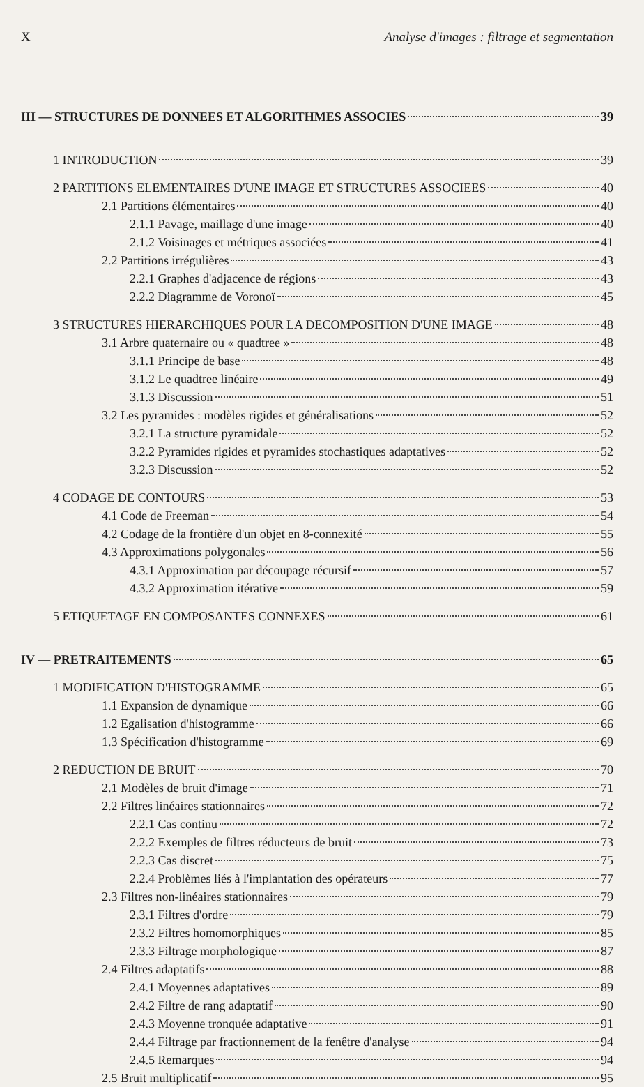X Analyse d'images : filtrage et segmentation
III — STRUCTURES DE DONNEES ET ALGORITHMES ASSOCIES 39
1 INTRODUCTION 39
2 PARTITIONS ELEMENTAIRES D'UNE IMAGE ET STRUCTURES ASSOCIEES 40
2.1 Partitions élémentaires 40
2.1.1 Pavage, maillage d'une image 40
2.1.2 Voisinages et métriques associées 41
2.2 Partitions irrégulières 43
2.2.1 Graphes d'adjacence de régions 43
2.2.2 Diagramme de Voronoï 45
3 STRUCTURES HIERARCHIQUES POUR LA DECOMPOSITION D'UNE IMAGE 48
3.1 Arbre quaternaire ou « quadtree » 48
3.1.1 Principe de base 48
3.1.2 Le quadtree linéaire 49
3.1.3 Discussion 51
3.2 Les pyramides : modèles rigides et généralisations 52
3.2.1 La structure pyramidale 52
3.2.2 Pyramides rigides et pyramides stochastiques adaptatives 52
3.2.3 Discussion 52
4 CODAGE DE CONTOURS 53
4.1 Code de Freeman 54
4.2 Codage de la frontière d'un objet en 8-connexité 55
4.3 Approximations polygonales 56
4.3.1 Approximation par découpage récursif 57
4.3.2 Approximation itérative 59
5 ETIQUETAGE EN COMPOSANTES CONNEXES 61
IV — PRETRAITEMENTS 65
1 MODIFICATION D'HISTOGRAMME 65
1.1 Expansion de dynamique 66
1.2 Egalisation d'histogramme 66
1.3 Spécification d'histogramme 69
2 REDUCTION DE BRUIT 70
2.1 Modèles de bruit d'image 71
2.2 Filtres linéaires stationnaires 72
2.2.1 Cas continu 72
2.2.2 Exemples de filtres réducteurs de bruit 73
2.2.3 Cas discret 75
2.2.4 Problèmes liés à l'implantation des opérateurs 77
2.3 Filtres non-linéaires stationnaires 79
2.3.1 Filtres d'ordre 79
2.3.2 Filtres homomorphiques 85
2.3.3 Filtrage morphologique 87
2.4 Filtres adaptatifs 88
2.4.1 Moyennes adaptatives 89
2.4.2 Filtre de rang adaptatif 90
2.4.3 Moyenne tronquée adaptative 91
2.4.4 Filtrage par fractionnement de la fenêtre d'analyse 94
2.4.5 Remarques 94
2.5 Bruit multiplicatif 95